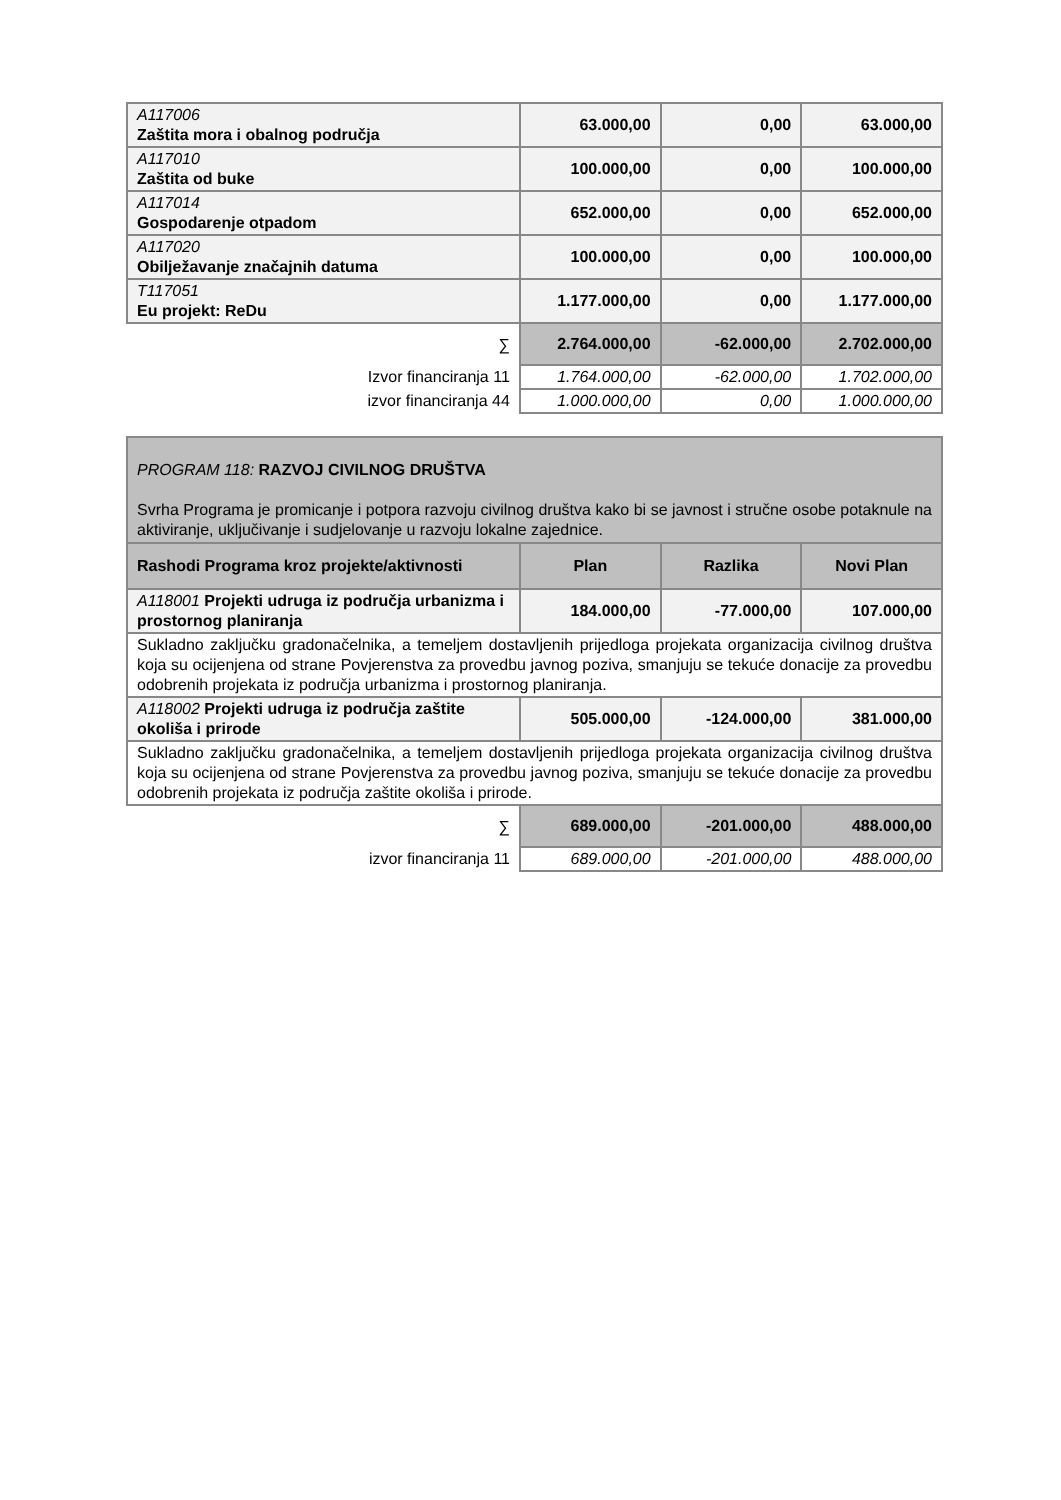| A117006 Zaštita mora i obalnog područja | 63.000,00 | 0,00 | 63.000,00 |
| A117010 Zaštita od buke | 100.000,00 | 0,00 | 100.000,00 |
| A117014 Gospodarenje otpadom | 652.000,00 | 0,00 | 652.000,00 |
| A117020 Obilježavanje značajnih datuma | 100.000,00 | 0,00 | 100.000,00 |
| T117051 Eu projekt: ReDu | 1.177.000,00 | 0,00 | 1.177.000,00 |
| ∑ | 2.764.000,00 | -62.000,00 | 2.702.000,00 |
| Izvor financiranja 11 | 1.764.000,00 | -62.000,00 | 1.702.000,00 |
| izvor financiranja 44 | 1.000.000,00 | 0,00 | 1.000.000,00 |
| PROGRAM 118: RAZVOJ CIVILNOG DRUŠTVA Svrha Programa je promicanje i potpora razvoju civilnog društva kako bi se javnost i stručne osobe potaknule na aktiviranje, uključivanje i sudjelovanje u razvoju lokalne zajednice. | | | |
| Rashodi Programa kroz projekte/aktivnosti | Plan | Razlika | Novi Plan |
| A118001 Projekti udruga iz područja urbanizma i prostornog planiranja | 184.000,00 | -77.000,00 | 107.000,00 |
| Sukladno zaključku gradonačelnika, a temeljem dostavljenih prijedloga projekata organizacija civilnog društva koja su ocijenjena od strane Povjerenstva za provedbu javnog poziva, smanjuju se tekuće donacije za provedbu odobrenih projekata iz područja urbanizma i prostornog planiranja. | | | |
| A118002 Projekti udruga iz područja zaštite okoliša i prirode | 505.000,00 | -124.000,00 | 381.000,00 |
| Sukladno zaključku gradonačelnika, a temeljem dostavljenih prijedloga projekata organizacija civilnog društva koja su ocijenjena od strane Povjerenstva za provedbu javnog poziva, smanjuju se tekuće donacije za provedbu odobrenih projekata iz područja zaštite okoliša i prirode. | | | |
| ∑ | 689.000,00 | -201.000,00 | 488.000,00 |
| izvor financiranja 11 | 689.000,00 | -201.000,00 | 488.000,00 |